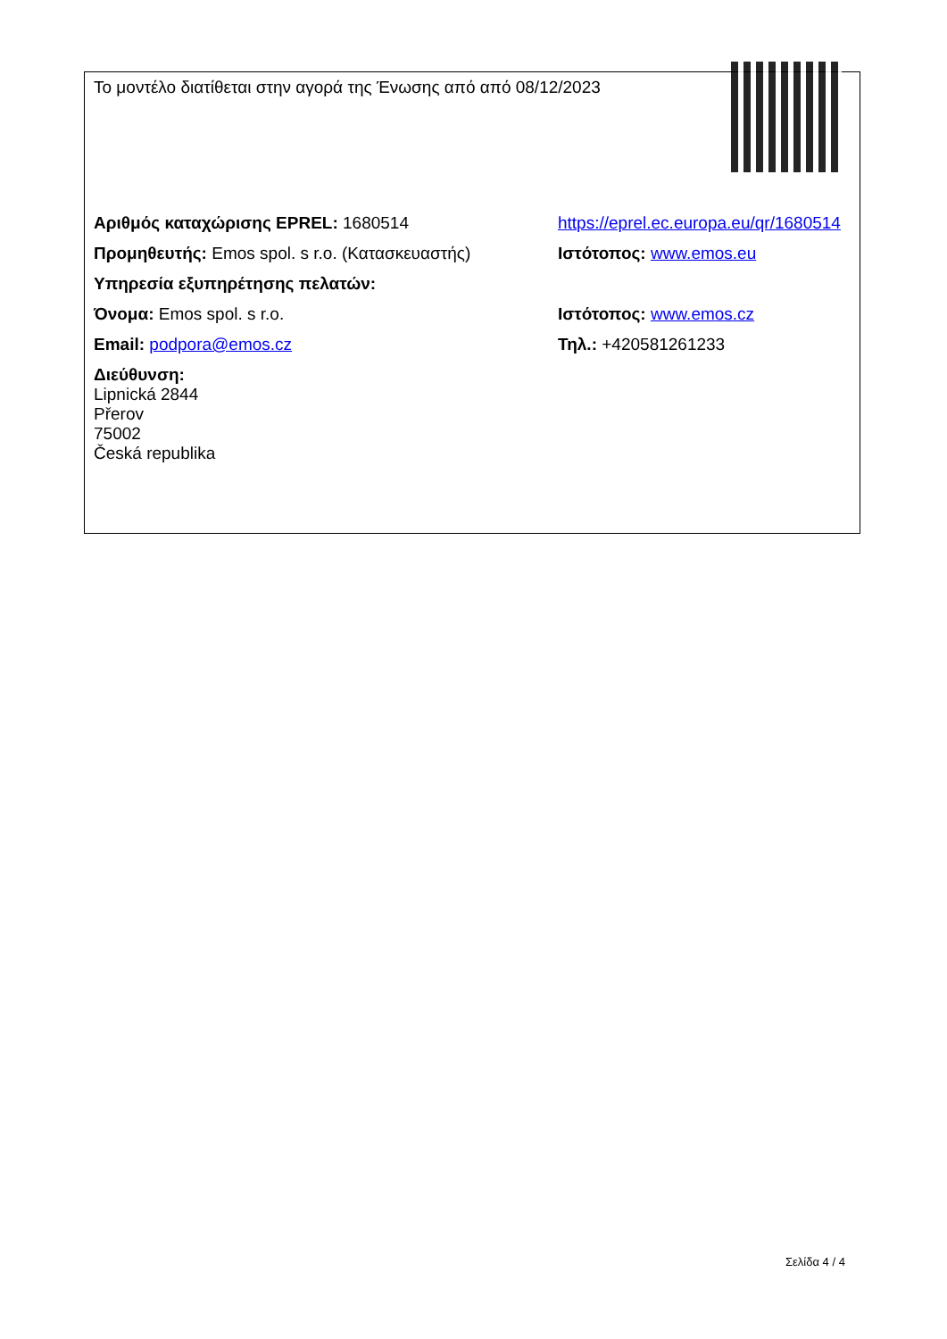| Το μοντέλο διατίθεται στην αγορά της Ένωσης από από 08/12/2023 | |
| Αριθμός καταχώρισης EPREL: 1680514 | https://eprel.ec.europa.eu/qr/1680514 |
| Προμηθευτής: Emos spol. s r.o. (Κατασκευαστής) | Ιστότοπος: www.emos.eu |
| Υπηρεσία εξυπηρέτησης πελατών: | |
| Όνομα: Emos spol. s r.o. | Ιστότοπος: www.emos.cz |
| Email: podpora@emos.cz | Τηλ.: +420581261233 |
| Διεύθυνση: Lipnická 2844 Přerov 75002 Česká republika | |
Σελίδα 4 / 4